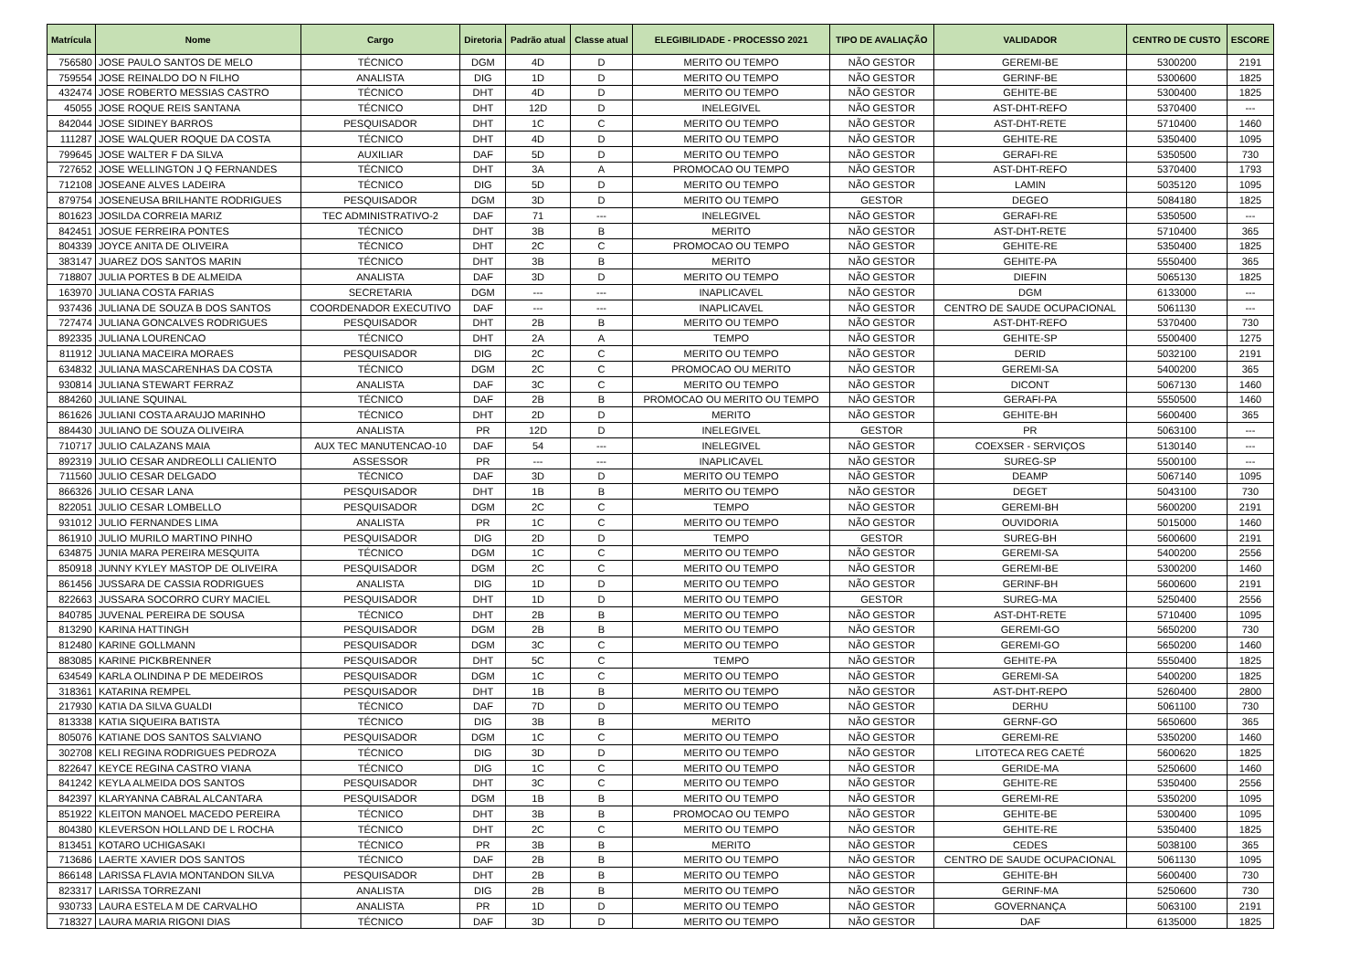| Matrícula | Nome | Cargo | Diretoria | Padrão atual | Classe atual | ELEGIBILIDADE - PROCESSO 2021 | TIPO DE AVALIAÇÃO | VALIDADOR | CENTRO DE CUSTO | ESCORE |
| --- | --- | --- | --- | --- | --- | --- | --- | --- | --- | --- |
| 756580 | JOSE PAULO SANTOS DE MELO | TÉCNICO | DGM | 4D | D | MERITO OU TEMPO | NÃO GESTOR | GEREMI-BE | 5300200 | 2191 |
| 759554 | JOSE REINALDO DO N FILHO | ANALISTA | DIG | 1D | D | MERITO OU TEMPO | NÃO GESTOR | GERINF-BE | 5300600 | 1825 |
| 432474 | JOSE ROBERTO MESSIAS CASTRO | TÉCNICO | DHT | 4D | D | MERITO OU TEMPO | NÃO GESTOR | GEHITE-BE | 5300400 | 1825 |
| 45055 | JOSE ROQUE REIS SANTANA | TÉCNICO | DHT | 12D | D | INELEGIVEL | NÃO GESTOR | AST-DHT-REFO | 5370400 | --- |
| 842044 | JOSE SIDINEY BARROS | PESQUISADOR | DHT | 1C | C | MERITO OU TEMPO | NÃO GESTOR | AST-DHT-RETE | 5710400 | 1460 |
| 111287 | JOSE WALQUER ROQUE DA COSTA | TÉCNICO | DHT | 4D | D | MERITO OU TEMPO | NÃO GESTOR | GEHITE-RE | 5350400 | 1095 |
| 799645 | JOSE WALTER F DA SILVA | AUXILIAR | DAF | 5D | D | MERITO OU TEMPO | NÃO GESTOR | GERAFI-RE | 5350500 | 730 |
| 727652 | JOSE WELLINGTON J Q FERNANDES | TÉCNICO | DHT | 3A | A | PROMOCAO OU TEMPO | NÃO GESTOR | AST-DHT-REFO | 5370400 | 1793 |
| 712108 | JOSEANE ALVES LADEIRA | TÉCNICO | DIG | 5D | D | MERITO OU TEMPO | NÃO GESTOR | LAMIN | 5035120 | 1095 |
| 879754 | JOSENEUSA BRILHANTE RODRIGUES | PESQUISADOR | DGM | 3D | D | MERITO OU TEMPO | GESTOR | DEGEO | 5084180 | 1825 |
| 801623 | JOSILDA CORREIA MARIZ | TEC ADMINISTRATIVO-2 | DAF | 71 | --- | INELEGIVEL | NÃO GESTOR | GERAFI-RE | 5350500 | --- |
| 842451 | JOSUE FERREIRA PONTES | TÉCNICO | DHT | 3B | B | MERITO | NÃO GESTOR | AST-DHT-RETE | 5710400 | 365 |
| 804339 | JOYCE ANITA DE OLIVEIRA | TÉCNICO | DHT | 2C | C | PROMOCAO OU TEMPO | NÃO GESTOR | GEHITE-RE | 5350400 | 1825 |
| 383147 | JUAREZ DOS SANTOS MARIN | TÉCNICO | DHT | 3B | B | MERITO | NÃO GESTOR | GEHITE-PA | 5550400 | 365 |
| 718807 | JULIA PORTES B DE ALMEIDA | ANALISTA | DAF | 3D | D | MERITO OU TEMPO | NÃO GESTOR | DIEFIN | 5065130 | 1825 |
| 163970 | JULIANA COSTA FARIAS | SECRETARIA | DGM | --- | --- | INAPLICAVEL | NÃO GESTOR | DGM | 6133000 | --- |
| 937436 | JULIANA DE SOUZA B DOS SANTOS | COORDENADOR EXECUTIVO | DAF | --- | --- | INAPLICAVEL | NÃO GESTOR | CENTRO DE SAUDE OCUPACIONAL | 5061130 | --- |
| 727474 | JULIANA GONCALVES RODRIGUES | PESQUISADOR | DHT | 2B | B | MERITO OU TEMPO | NÃO GESTOR | AST-DHT-REFO | 5370400 | 730 |
| 892335 | JULIANA LOURENCAO | TÉCNICO | DHT | 2A | A | TEMPO | NÃO GESTOR | GEHITE-SP | 5500400 | 1275 |
| 811912 | JULIANA MACEIRA MORAES | PESQUISADOR | DIG | 2C | C | MERITO OU TEMPO | NÃO GESTOR | DERID | 5032100 | 2191 |
| 634832 | JULIANA MASCARENHAS DA COSTA | TÉCNICO | DGM | 2C | C | PROMOCAO OU MERITO | NÃO GESTOR | GEREMI-SA | 5400200 | 365 |
| 930814 | JULIANA STEWART FERRAZ | ANALISTA | DAF | 3C | C | MERITO OU TEMPO | NÃO GESTOR | DICONT | 5067130 | 1460 |
| 884260 | JULIANE SQUINAL | TÉCNICO | DAF | 2B | B | PROMOCAO OU MERITO OU TEMPO | NÃO GESTOR | GERAFI-PA | 5550500 | 1460 |
| 861626 | JULIANI COSTA ARAUJO MARINHO | TÉCNICO | DHT | 2D | D | MERITO | NÃO GESTOR | GEHITE-BH | 5600400 | 365 |
| 884430 | JULIANO DE SOUZA OLIVEIRA | ANALISTA | PR | 12D | D | INELEGIVEL | GESTOR | PR | 5063100 | --- |
| 710717 | JULIO CALAZANS MAIA | AUX TEC MANUTENCAO-10 | DAF | 54 | --- | INELEGIVEL | NÃO GESTOR | COEXSER - SERVIÇOS | 5130140 | --- |
| 892319 | JULIO CESAR ANDREOLLI CALIENTO | ASSESSOR | PR | --- | --- | INAPLICAVEL | NÃO GESTOR | SUREG-SP | 5500100 | --- |
| 711560 | JULIO CESAR DELGADO | TÉCNICO | DAF | 3D | D | MERITO OU TEMPO | NÃO GESTOR | DEAMP | 5067140 | 1095 |
| 866326 | JULIO CESAR LANA | PESQUISADOR | DHT | 1B | B | MERITO OU TEMPO | NÃO GESTOR | DEGET | 5043100 | 730 |
| 822051 | JULIO CESAR LOMBELLO | PESQUISADOR | DGM | 2C | C | TEMPO | NÃO GESTOR | GEREMI-BH | 5600200 | 2191 |
| 931012 | JULIO FERNANDES LIMA | ANALISTA | PR | 1C | C | MERITO OU TEMPO | NÃO GESTOR | OUVIDORIA | 5015000 | 1460 |
| 861910 | JULIO MURILO MARTINO PINHO | PESQUISADOR | DIG | 2D | D | TEMPO | GESTOR | SUREG-BH | 5600600 | 2191 |
| 634875 | JUNIA MARA PEREIRA MESQUITA | TÉCNICO | DGM | 1C | C | MERITO OU TEMPO | NÃO GESTOR | GEREMI-SA | 5400200 | 2556 |
| 850918 | JUNNY KYLEY MASTOP DE OLIVEIRA | PESQUISADOR | DGM | 2C | C | MERITO OU TEMPO | NÃO GESTOR | GEREMI-BE | 5300200 | 1460 |
| 861456 | JUSSARA DE CASSIA RODRIGUES | ANALISTA | DIG | 1D | D | MERITO OU TEMPO | NÃO GESTOR | GERINF-BH | 5600600 | 2191 |
| 822663 | JUSSARA SOCORRO CURY MACIEL | PESQUISADOR | DHT | 1D | D | MERITO OU TEMPO | GESTOR | SUREG-MA | 5250400 | 2556 |
| 840785 | JUVENAL PEREIRA DE SOUSA | TÉCNICO | DHT | 2B | B | MERITO OU TEMPO | NÃO GESTOR | AST-DHT-RETE | 5710400 | 1095 |
| 813290 | KARINA HATTINGH | PESQUISADOR | DGM | 2B | B | MERITO OU TEMPO | NÃO GESTOR | GEREMI-GO | 5650200 | 730 |
| 812480 | KARINE GOLLMANN | PESQUISADOR | DGM | 3C | C | MERITO OU TEMPO | NÃO GESTOR | GEREMI-GO | 5650200 | 1460 |
| 883085 | KARINE PICKBRENNER | PESQUISADOR | DHT | 5C | C | TEMPO | NÃO GESTOR | GEHITE-PA | 5550400 | 1825 |
| 634549 | KARLA OLINDINA P DE MEDEIROS | PESQUISADOR | DGM | 1C | C | MERITO OU TEMPO | NÃO GESTOR | GEREMI-SA | 5400200 | 1825 |
| 318361 | KATARINA REMPEL | PESQUISADOR | DHT | 1B | B | MERITO OU TEMPO | NÃO GESTOR | AST-DHT-REPO | 5260400 | 2800 |
| 217930 | KATIA DA SILVA GUALDI | TÉCNICO | DAF | 7D | D | MERITO OU TEMPO | NÃO GESTOR | DERHU | 5061100 | 730 |
| 813338 | KATIA SIQUEIRA BATISTA | TÉCNICO | DIG | 3B | B | MERITO | NÃO GESTOR | GERNF-GO | 5650600 | 365 |
| 805076 | KATIANE DOS SANTOS SALVIANO | PESQUISADOR | DGM | 1C | C | MERITO OU TEMPO | NÃO GESTOR | GEREMI-RE | 5350200 | 1460 |
| 302708 | KELI REGINA RODRIGUES PEDROZA | TÉCNICO | DIG | 3D | D | MERITO OU TEMPO | NÃO GESTOR | LITOTECA REG CAETÉ | 5600620 | 1825 |
| 822647 | KEYCE REGINA CASTRO VIANA | TÉCNICO | DIG | 1C | C | MERITO OU TEMPO | NÃO GESTOR | GERIDE-MA | 5250600 | 1460 |
| 841242 | KEYLA ALMEIDA DOS SANTOS | PESQUISADOR | DHT | 3C | C | MERITO OU TEMPO | NÃO GESTOR | GEHITE-RE | 5350400 | 2556 |
| 842397 | KLARYANNA CABRAL ALCANTARA | PESQUISADOR | DGM | 1B | B | MERITO OU TEMPO | NÃO GESTOR | GEREMI-RE | 5350200 | 1095 |
| 851922 | KLEITON MANOEL MACEDO PEREIRA | TÉCNICO | DHT | 3B | B | PROMOCAO OU TEMPO | NÃO GESTOR | GEHITE-BE | 5300400 | 1095 |
| 804380 | KLEVERSON HOLLAND DE L ROCHA | TÉCNICO | DHT | 2C | C | MERITO OU TEMPO | NÃO GESTOR | GEHITE-RE | 5350400 | 1825 |
| 813451 | KOTARO UCHIGASAKI | TÉCNICO | PR | 3B | B | MERITO | NÃO GESTOR | CEDES | 5038100 | 365 |
| 713686 | LAERTE XAVIER DOS SANTOS | TÉCNICO | DAF | 2B | B | MERITO OU TEMPO | NÃO GESTOR | CENTRO DE SAUDE OCUPACIONAL | 5061130 | 1095 |
| 866148 | LARISSA FLAVIA MONTANDON SILVA | PESQUISADOR | DHT | 2B | B | MERITO OU TEMPO | NÃO GESTOR | GEHITE-BH | 5600400 | 730 |
| 823317 | LARISSA TORREZANI | ANALISTA | DIG | 2B | B | MERITO OU TEMPO | NÃO GESTOR | GERINF-MA | 5250600 | 730 |
| 930733 | LAURA ESTELA M DE CARVALHO | ANALISTA | PR | 1D | D | MERITO OU TEMPO | NÃO GESTOR | GOVERNANÇA | 5063100 | 2191 |
| 718327 | LAURA MARIA RIGONI DIAS | TÉCNICO | DAF | 3D | D | MERITO OU TEMPO | NÃO GESTOR | DAF | 6135000 | 1825 |